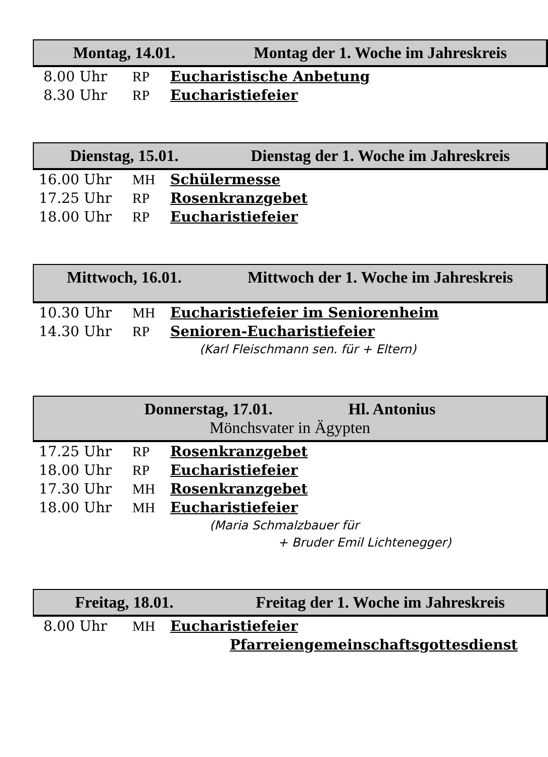Montag, 14.01. Montag der 1. Woche im Jahreskreis
8.00 Uhr RP Eucharistische Anbetung
8.30 Uhr RP Eucharistiefeier
Dienstag, 15.01. Dienstag der 1. Woche im Jahreskreis
16.00 Uhr MH Schülermesse
17.25 Uhr RP Rosenkranzgebet
18.00 Uhr RP Eucharistiefeier
Mittwoch, 16.01. Mittwoch der 1. Woche im Jahreskreis
10.30 Uhr MH Eucharistiefeier im Seniorenheim
14.30 Uhr RP Senioren-Eucharistiefeier
(Karl Fleischmann sen. für + Eltern)
Donnerstag, 17.01. Hl. Antonius
Mönchsvater in Ägypten
17.25 Uhr RP Rosenkranzgebet
18.00 Uhr RP Eucharistiefeier
17.30 Uhr MH Rosenkranzgebet
18.00 Uhr MH Eucharistiefeier
(Maria Schmalzbauer für
+ Bruder Emil Lichtenegger)
Freitag, 18.01. Freitag der 1. Woche im Jahreskreis
8.00 Uhr MH Eucharistiefeier
Pfarreiengemeinschaftsgottesdienst